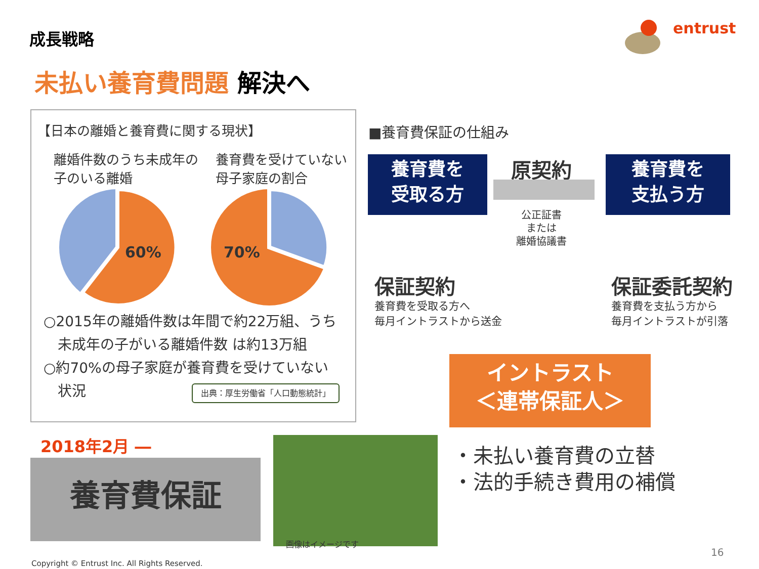成長戦略 entrust
未払い養育費問題 解決へ
【日本の離婚と養育費に関する現状】
離婚件数のうち未成年の子のいる離婚
養育費を受けていない母子家庭の割合
60%
70%
○2015年の離婚件数は年間で約22万組、うち
　未成年の子がいる離婚件数 は約13万組
○約70%の母子家庭が養育費を受けていない
　状況 出典：厚生労働省「人口動態統計」
■養育費保証の仕組み
養育費を
受取る方
養育費を
支払う方
原契約
公正証書
または
離婚協議書
保証契約
養育費を受取る方へ
毎月イントラストから送金
保証委託契約
養育費を支払う方から
毎月イントラストが引落
イントラスト
＜連帯保証人＞
2018年2月 ―
養育費保証
画像はイメージです
・未払い養育費の立替
・法的手続き費用の補償
16
Copyright © Entrust Inc. All Rights Reserved.